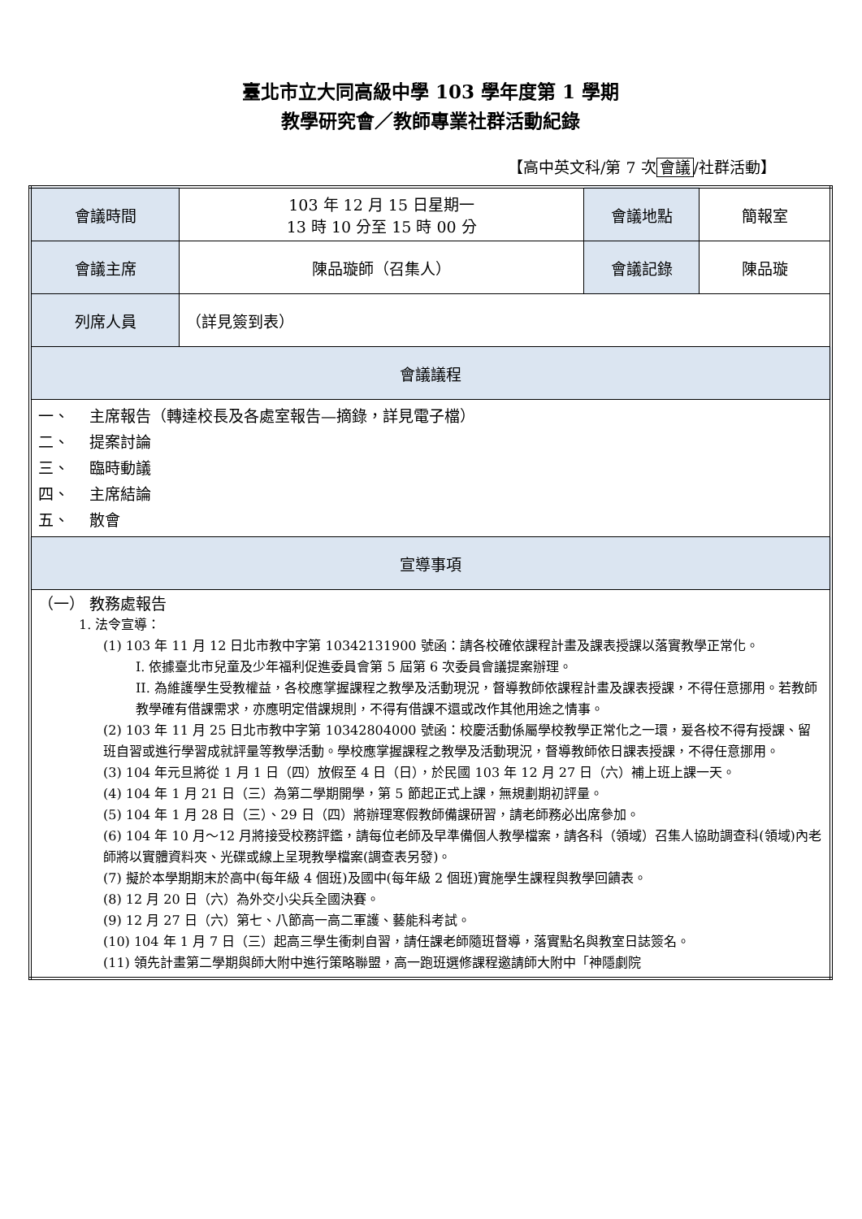臺北市立大同高級中學 103 學年度第 1 學期
教學研究會／教師專業社群活動紀錄
【高中英文科/第 7 次 會議 /社群活動】
| 會議時間 | 103 年 12 月 15 日星期一 13 時 10 分至 15 時 00 分 | 會議地點 | 簡報室 |
| 會議主席 | 陳品璇師（召集人） | 會議記錄 | 陳品璇 |
| 列席人員 | （詳見簽到表） | | |
| 會議議程 | | | |
| 一、 主席報告（轉達校長及各處室報告—摘錄，詳見電子檔） 二、 提案討論 三、 臨時動議 四、 主席結論 五、 散會 | | | |
| 宣導事項 | | | |
| （一） 教務處報告 1. 法令宣導： (1) 103 年 11 月 12 日北市教中字第 10342131900 號函：請各校確依課程計畫及課表授課以落實教學正常化。 I. 依據臺北市兒童及少年福利促進委員會第 5 屆第 6 次委員會議提案辦理。 II. 為維護學生受教權益，各校應掌握課程之教學及活動現況，督導教師依課程計畫及課表授課，不得任意挪用。若教師教學確有借課需求，亦應明定借課規則，不得有借課不還或改作其他用途之情事。 (2) 103 年 11 月 25 日北市教中字第 10342804000 號函：校慶活動係屬學校教學正常化之一環，爰各校不得有授課、留班自習或進行學習成就評量等教學活動。學校應掌握課程之教學及活動現況，督導教師依日課表授課，不得任意挪用。 (3) 104 年元旦將從 1 月 1 日（四）放假至 4 日（日），於民國 103 年 12 月 27 日（六）補上班上課一天。 (4) 104 年 1 月 21 日（三）為第二學期開學，第 5 節起正式上課，無規劃期初評量。 (5) 104 年 1 月 28 日（三）、29 日（四）將辦理寒假教師備課研習，請老師務必出席參加。 (6) 104 年 10 月～12 月將接受校務評鑑，請每位老師及早準備個人教學檔案，請各科（領域）召集人協助調查科(領域)內老師將以實體資料夾、光碟或線上呈現教學檔案(調查表另發)。 (7) 擬於本學期期末於高中(每年級 4 個班)及國中(每年級 2 個班)實施學生課程與教學回饋表。 (8) 12 月 20 日（六）為外交小尖兵全國決賽。 (9) 12 月 27 日（六）第七、八節高一高二軍護、藝能科考試。 (10) 104 年 1 月 7 日（三）起高三學生衝刺自習，請任課老師隨班督導，落實點名與教室日誌簽名。 (11) 領先計畫第二學期與師大附中進行策略聯盟，高一跑班選修課程邀請師大附中「神隱劇院 | | | |